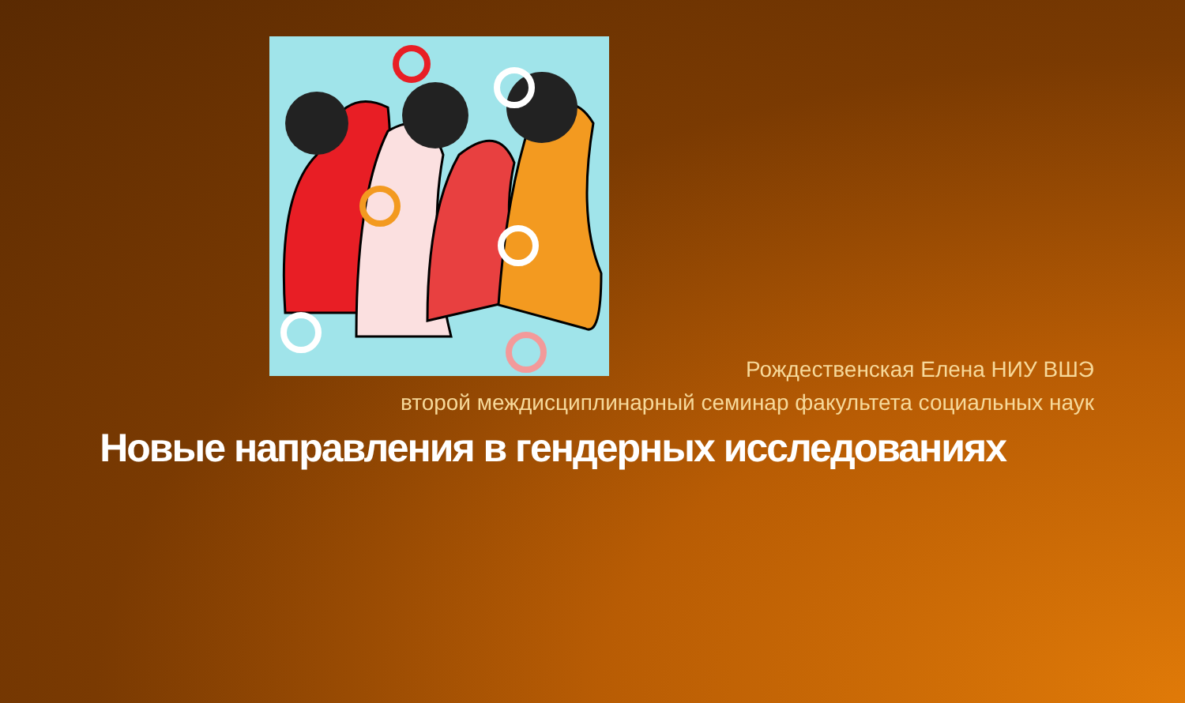Рождественская Елена НИУ ВШЭ
второй междисциплинарный семинар факультета социальных наук
Новые направления в гендерных исследованиях